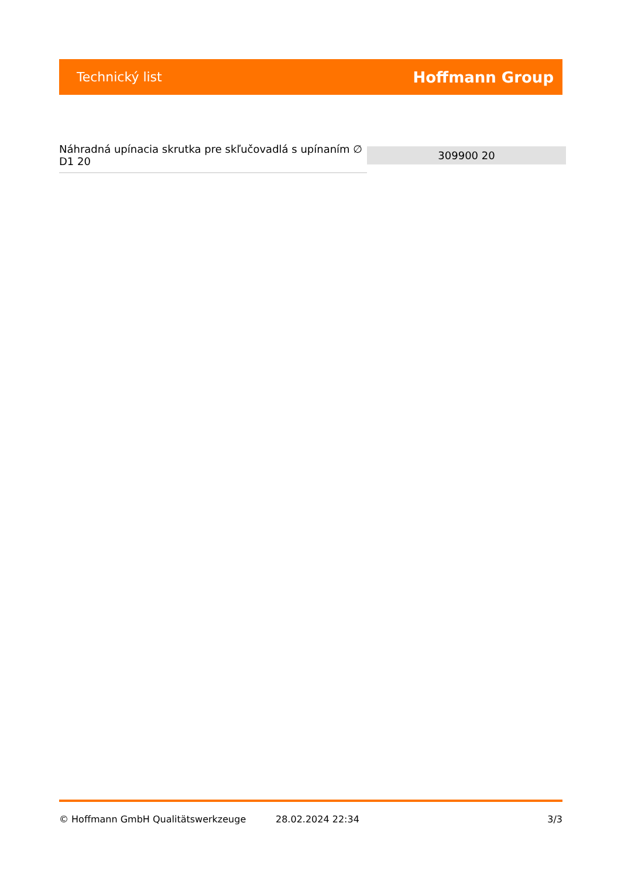Technický list Hoffmann Group
| Náhradná upínacia skrutka pre skľučovadlá s upínaním ∅ D1 20 | 309900 20 |
© Hoffmann GmbH Qualitätswerkzeuge 28.02.2024 22:34 3/3